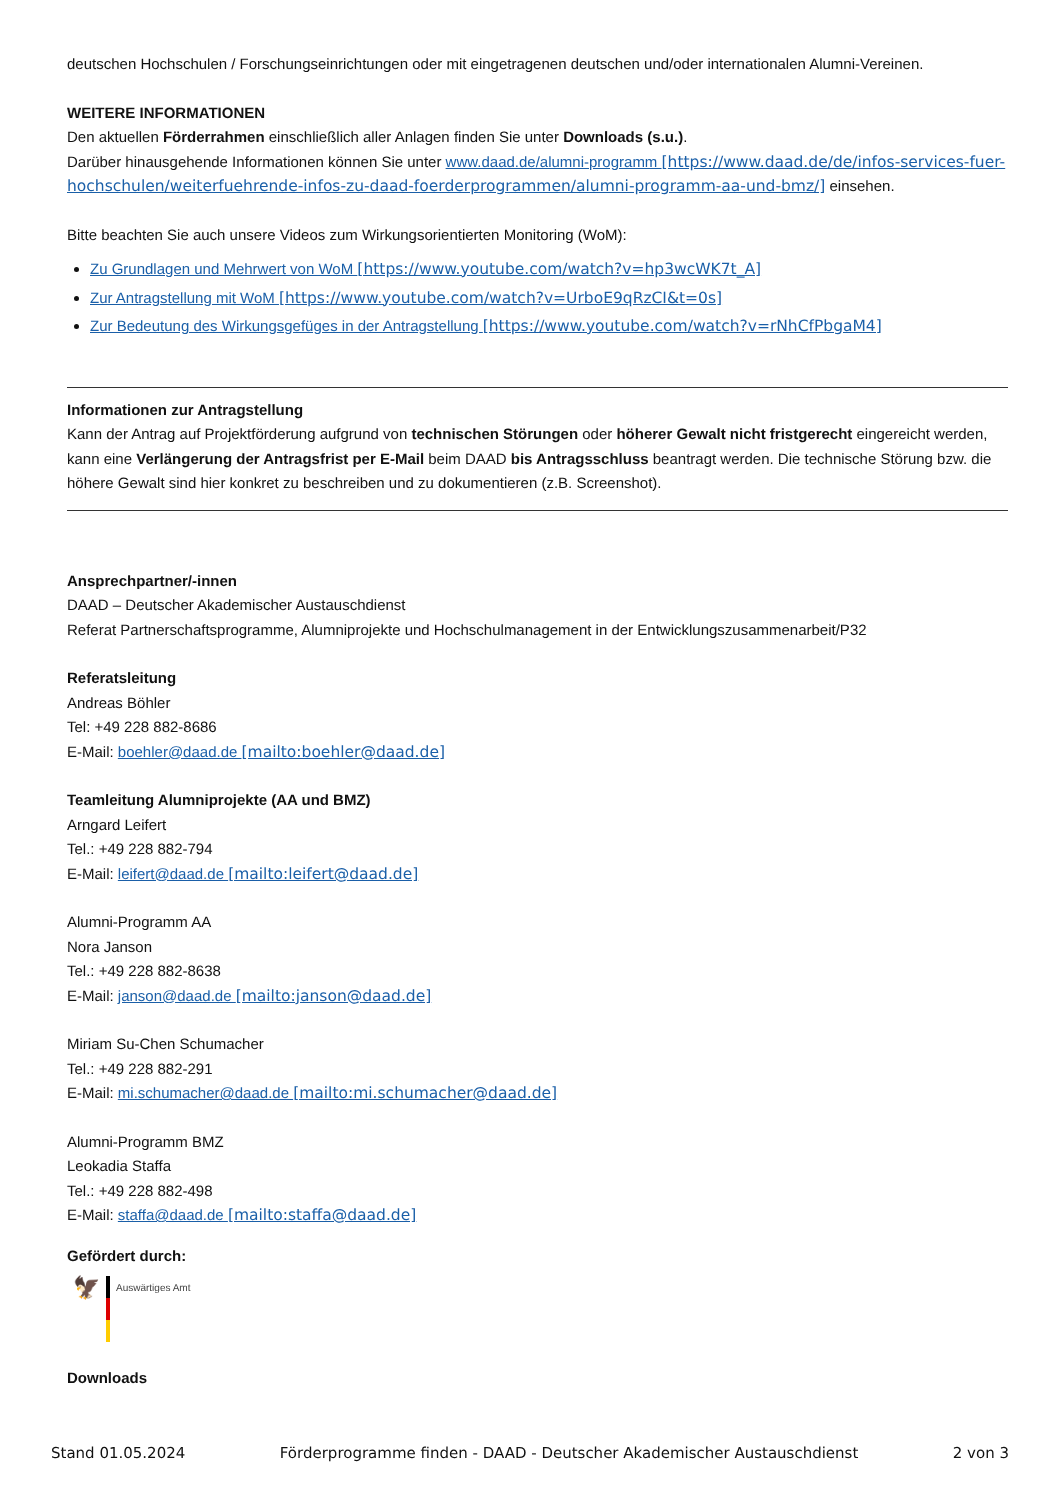deutschen Hochschulen / Forschungseinrichtungen oder mit eingetragenen deutschen und/oder internationalen Alumni-Vereinen.
WEITERE INFORMATIONEN
Den aktuellen Förderrahmen einschließlich aller Anlagen finden Sie unter Downloads (s.u.).
Darüber hinausgehende Informationen können Sie unter www.daad.de/alumni-programm [https://www.daad.de/de/infos-services-fuer-hochschulen/weiterfuehrende-infos-zu-daad-foerderprogrammen/alumni-programm-aa-und-bmz/] einsehen.
Bitte beachten Sie auch unsere Videos zum Wirkungsorientierten Monitoring (WoM):
Zu Grundlagen und Mehrwert von WoM [https://www.youtube.com/watch?v=hp3wcWK7t_A]
Zur Antragstellung mit WoM [https://www.youtube.com/watch?v=UrboE9qRzCI&t=0s]
Zur Bedeutung des Wirkungsgefüges in der Antragstellung [https://www.youtube.com/watch?v=rNhCfPbgaM4]
Informationen zur Antragstellung
Kann der Antrag auf Projektförderung aufgrund von technischen Störungen oder höherer Gewalt nicht fristgerecht eingereicht werden, kann eine Verlängerung der Antragsfrist per E-Mail beim DAAD bis Antragsschluss beantragt werden. Die technische Störung bzw. die höhere Gewalt sind hier konkret zu beschreiben und zu dokumentieren (z.B. Screenshot).
Ansprechpartner/-innen
DAAD – Deutscher Akademischer Austauschdienst
Referat Partnerschaftsprogramme, Alumniprojekte und Hochschulmanagement in der Entwicklungszusammenarbeit/P32
Referatsleitung
Andreas Böhler
Tel: +49 228 882-8686
E-Mail: boehler@daad.de [mailto:boehler@daad.de]
Teamleitung Alumniprojekte (AA und BMZ)
Arngard Leifert
Tel.: +49 228 882-794
E-Mail: leifert@daad.de [mailto:leifert@daad.de]
Alumni-Programm AA
Nora Janson
Tel.: +49 228 882-8638
E-Mail: janson@daad.de [mailto:janson@daad.de]
Miriam Su-Chen Schumacher
Tel.: +49 228 882-291
E-Mail: mi.schumacher@daad.de [mailto:mi.schumacher@daad.de]
Alumni-Programm BMZ
Leokadia Staffa
Tel.: +49 228 882-498
E-Mail: staffa@daad.de [mailto:staffa@daad.de]
Gefördert durch:
🦅
Auswärtiges Amt
Downloads
Stand 01.05.2024 Förderprogramme finden - DAAD - Deutscher Akademischer Austauschdienst 2 von 3